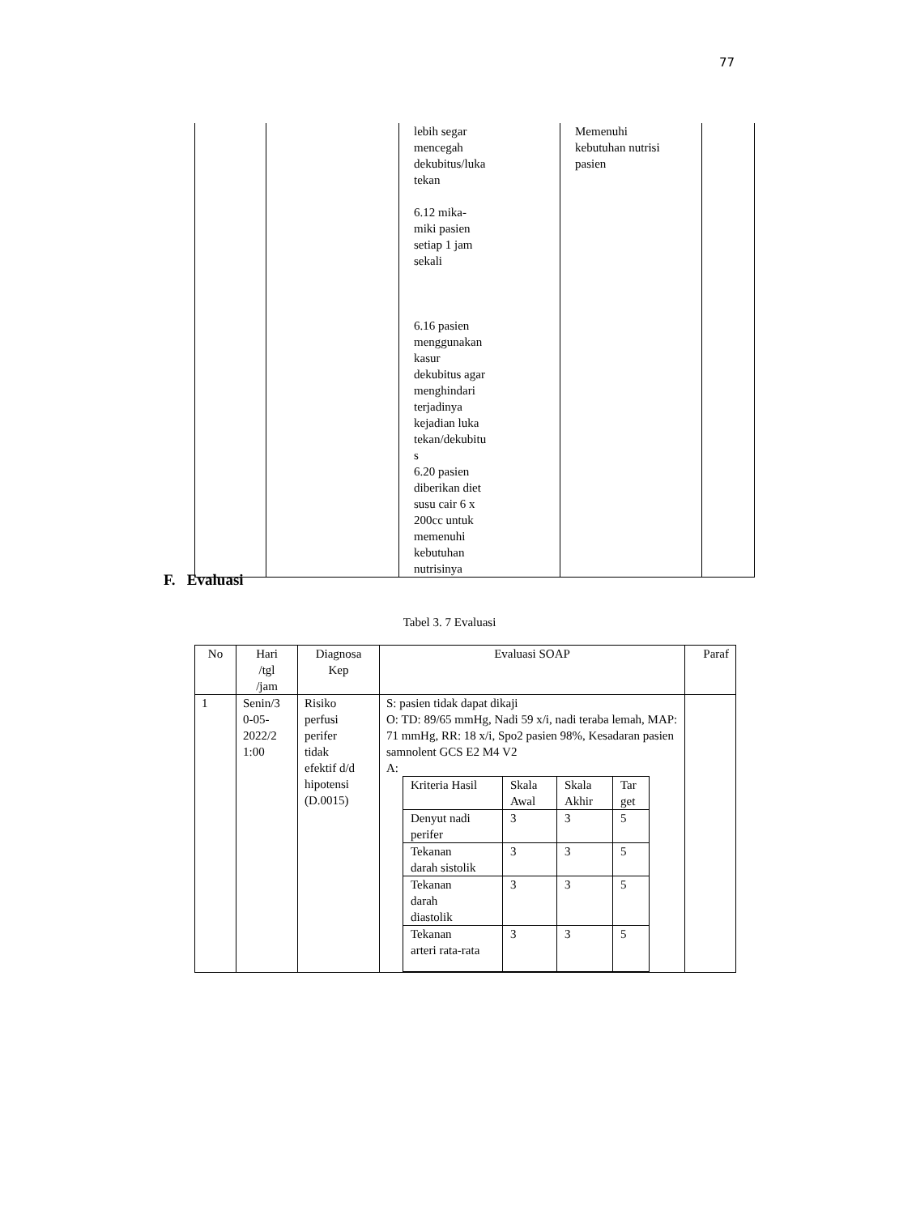77
| | | lebih segar mencegah dekubitus/luka tekan 6.12 mika- miki pasien setiap 1 jam sekali 6.16 pasien menggunakan kasur dekubitus agar menghindari terjadinya kejadian luka tekan/dekubitu s 6.20 pasien diberikan diet susu cair 6 x 200cc untuk memenuhi kebutuhan nutrisinya | Memenuhi kebutuhan nutrisi pasien | |
F. Evaluasi
Tabel 3. 7 Evaluasi
| No | Hari /tgl /jam | Diagnosa Kep | Evaluasi SOAP | Paraf |
| --- | --- | --- | --- | --- |
| 1 | Senin/3 0-05- 2022/2 1:00 | Risiko perfusi perifer tidak efektif d/d hipotensi (D.0015) | S: pasien tidak dapat dikaji O: TD: 89/65 mmHg, Nadi 59 x/i, nadi teraba lemah, MAP: 71 mmHg, RR: 18 x/i, Spo2 pasien 98%, Kesadaran pasien samnolent GCS E2 M4 V2 A: / Kriteria Hasil / Skala Awal / Skala Akhir / Tar get / / Denyut nadi perifer / 3 / 3 / 5 / / Tekanan darah sistolik / 3 / 3 / 5 / / Tekanan darah diastolik / 3 / 3 / 5 / / Tekanan arteri rata-rata / 3 / 3 / 5 / | |